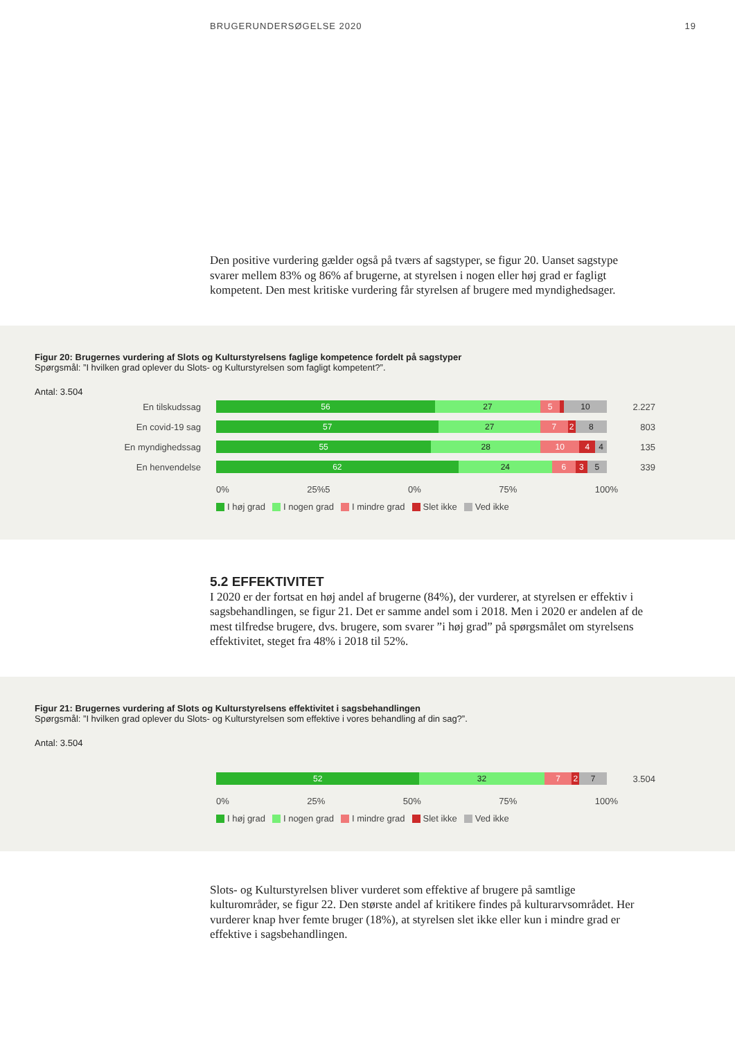BRUGERUNDERSØGELSE 2020 19
Den positive vurdering gælder også på tværs af sagstyper, se figur 20. Uanset sagstype svarer mellem 83% og 86% af brugerne, at styrelsen i nogen eller høj grad er fagligt kompetent. Den mest kritiske vurdering får styrelsen af brugere med myndighedsager.
Figur 20: Brugernes vurdering af Slots og Kulturstyrelsens faglige kompetence fordelt på sagstyper
Spørgsmål: ”I hvilken grad oplever du Slots- og Kulturstyrelsen som fagligt kompetent?”.
Antal: 3.504
En tilskudssag
56 27 5 10
2.227
En covid-19 sag
57 27 7 2 8
803
En myndighedssag
55 28 10 4 4
135
En henvendelse
62 24 6 3 5
339
0% 25%5 0% 75% 100%
I høj grad I nogen grad I mindre grad Slet ikke Ved ikke
5.2 EFFEKTIVITET
I 2020 er der fortsat en høj andel af brugerne (84%), der vurderer, at styrelsen er effektiv i sagsbehandlingen, se figur 21. Det er samme andel som i 2018. Men i 2020 er andelen af de mest tilfredse brugere, dvs. brugere, som svarer ”i høj grad” på spørgsmålet om styrelsens effektivitet, steget fra 48% i 2018 til 52%.
Figur 21: Brugernes vurdering af Slots og Kulturstyrelsens effektivitet i sagsbehandlingen
Spørgsmål: ”I hvilken grad oplever du Slots- og Kulturstyrelsen som effektive i vores behandling af din sag?”.
Antal: 3.504
52 32 7 2 7
3.504
0% 25% 50% 75% 100%
I høj grad I nogen grad I mindre grad Slet ikke Ved ikke
Slots- og Kulturstyrelsen bliver vurderet som effektive af brugere på samtlige kulturområder, se figur 22. Den største andel af kritikere findes på kulturarvsområdet. Her vurderer knap hver femte bruger (18%), at styrelsen slet ikke eller kun i mindre grad er effektive i sagsbehandlingen.